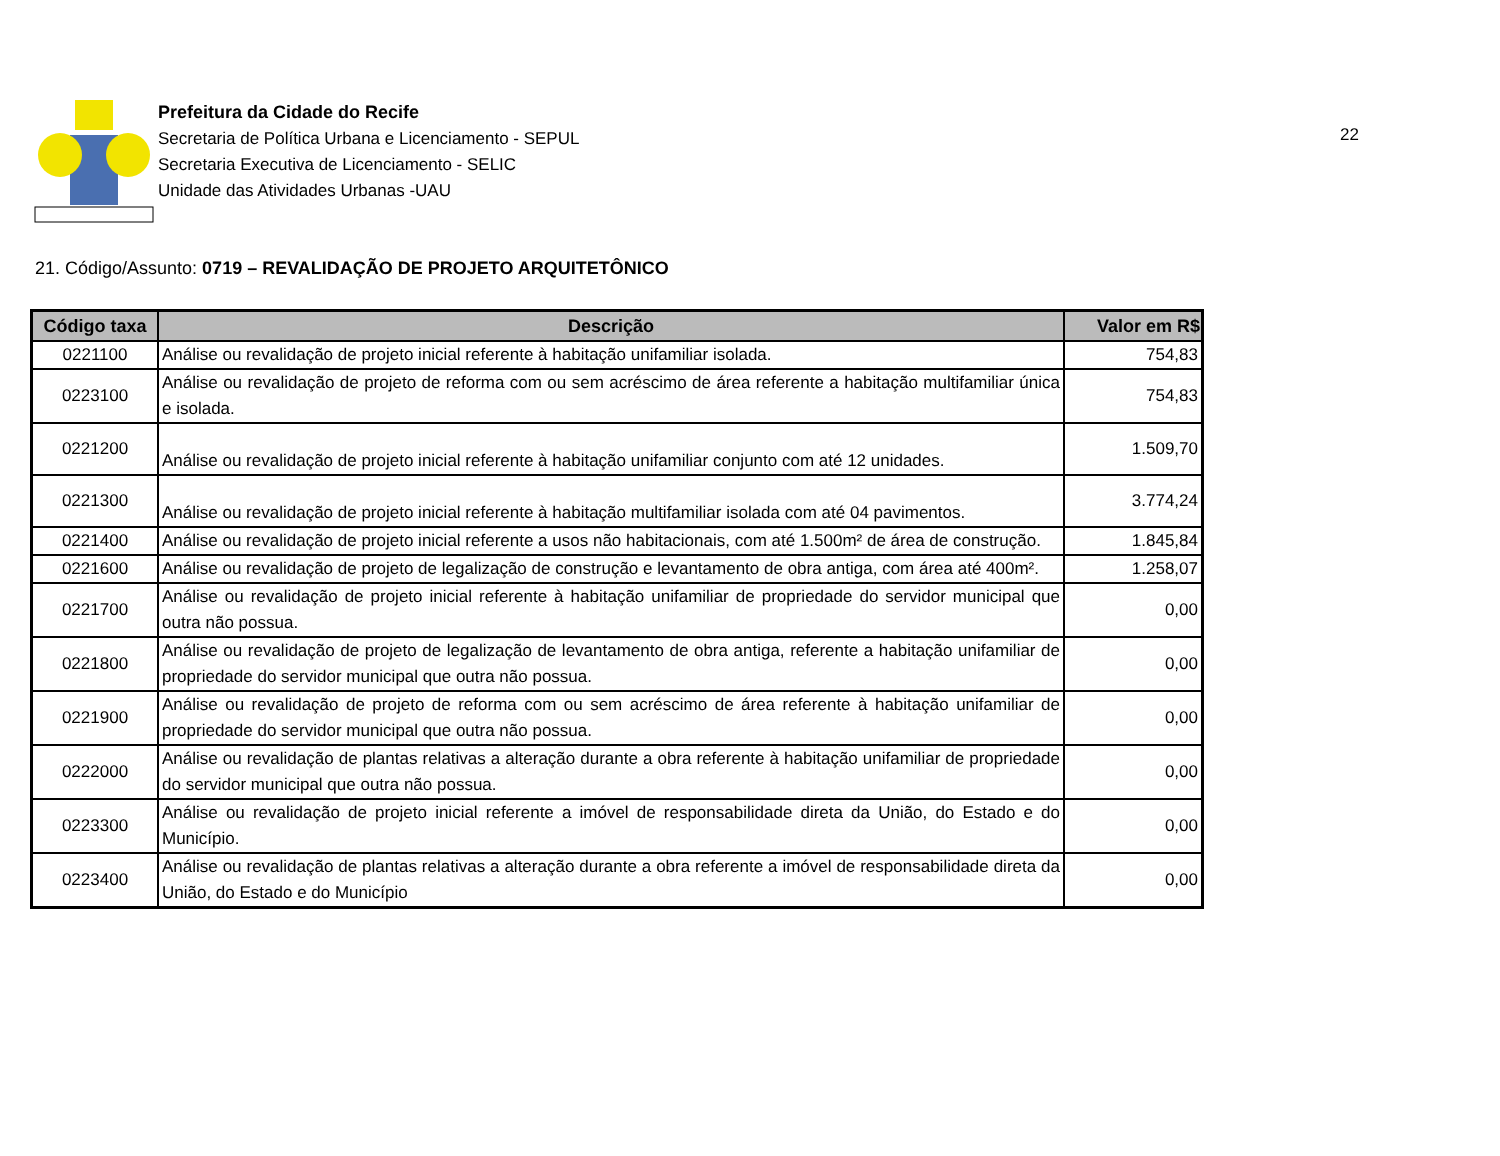Prefeitura da Cidade do Recife
Secretaria de Política Urbana e Licenciamento - SEPUL
Secretaria Executiva de Licenciamento - SELIC
Unidade das Atividades Urbanas -UAU
22
21. Código/Assunto: 0719 – REVALIDAÇÃO DE PROJETO ARQUITETÔNICO
| Código taxa | Descrição | Valor em R$ |
| --- | --- | --- |
| 0221100 | Análise ou revalidação de projeto inicial referente à habitação unifamiliar isolada. | 754,83 |
| 0223100 | Análise ou revalidação de projeto de reforma com ou sem acréscimo de área referente a habitação multifamiliar única e isolada. | 754,83 |
| 0221200 | Análise ou revalidação de projeto inicial referente à habitação unifamiliar conjunto com até 12 unidades. | 1.509,70 |
| 0221300 | Análise ou revalidação de projeto inicial referente à habitação multifamiliar isolada com até 04 pavimentos. | 3.774,24 |
| 0221400 | Análise ou revalidação de projeto inicial referente a usos não habitacionais, com até 1.500m² de área de construção. | 1.845,84 |
| 0221600 | Análise ou revalidação de projeto de legalização de construção e levantamento de obra antiga, com área até 400m². | 1.258,07 |
| 0221700 | Análise ou revalidação de projeto inicial referente à habitação unifamiliar de propriedade do servidor municipal que outra não possua. | 0,00 |
| 0221800 | Análise ou revalidação de projeto de legalização de levantamento de obra antiga, referente a habitação unifamiliar de propriedade do servidor municipal que outra não possua. | 0,00 |
| 0221900 | Análise ou revalidação de projeto de reforma com ou sem acréscimo de área referente à habitação unifamiliar de propriedade do servidor municipal que outra não possua. | 0,00 |
| 0222000 | Análise ou revalidação de plantas relativas a alteração durante a obra referente à habitação unifamiliar de propriedade do servidor municipal que outra não possua. | 0,00 |
| 0223300 | Análise ou revalidação de projeto inicial referente a imóvel de responsabilidade direta da União, do Estado e do Município. | 0,00 |
| 0223400 | Análise ou revalidação de plantas relativas a alteração durante a obra referente a imóvel de responsabilidade direta da União, do Estado e do Município | 0,00 |